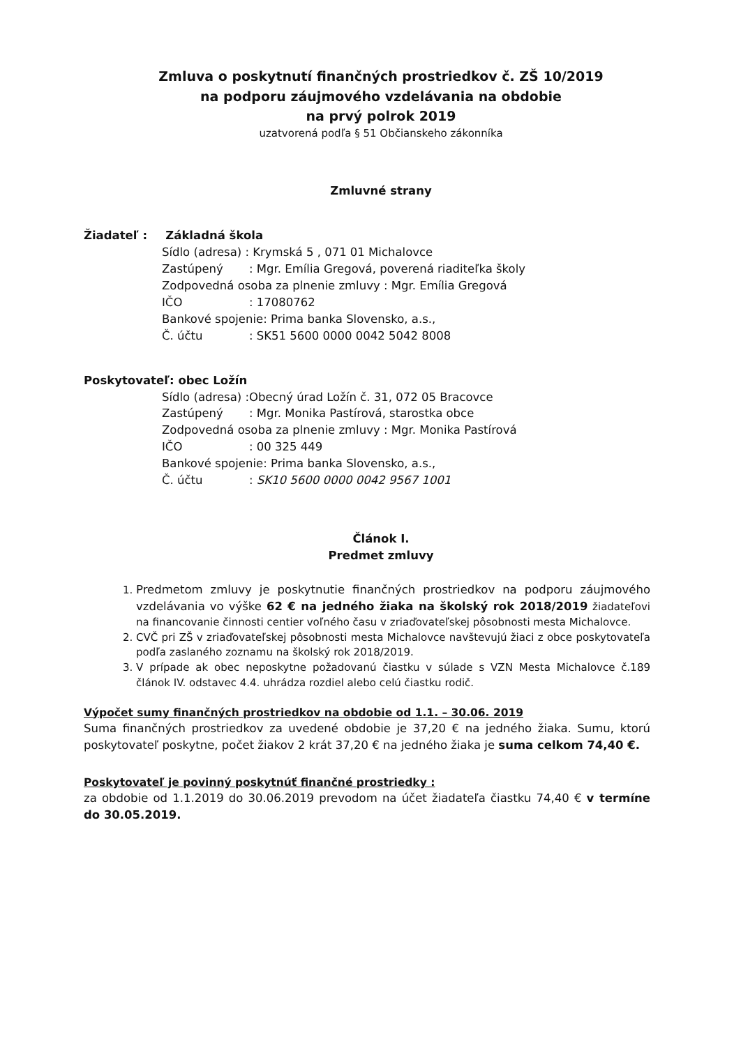Zmluva o poskytnutí finančných prostriedkov č. ZŠ 10/2019
na podporu záujmového vzdelávania na obdobie
na prvý polrok 2019
uzatvorená podľa § 51 Občianskeho zákonníka
Zmluvné strany
Žiadateľ : Základná škola
Sídlo (adresa) : Krymská 5 , 071 01 Michalovce
Zastúpený: Mgr. Emília Gregová, poverená riaditeľka školy
Zodpovedná osoba za plnenie zmluvy : Mgr. Emília Gregová
IČO: 17080762
Bankové spojenie: Prima banka Slovensko, a.s.,
Č. účtu: SK51 5600 0000 0042 5042 8008
Poskytovateľ: obec Ložín
Sídlo (adresa) :Obecný úrad Ložín č. 31, 072 05 Bracovce
Zastúpený: Mgr. Monika Pastírová, starostka obce
Zodpovedná osoba za plnenie zmluvy : Mgr. Monika Pastírová
IČO: 00 325 449
Bankové spojenie: Prima banka Slovensko, a.s.,
Č. účtu: SK10 5600 0000 0042 9567 1001
Článok I.
Predmet zmluvy
1. Predmetom zmluvy je poskytnutie finančných prostriedkov na podporu záujmového vzdelávania vo výške 62 € na jedného žiaka na školský rok 2018/2019 žiadateľovi na financovanie činnosti centier voľného času v zriaďovateľskej pôsobnosti mesta Michalovce.
2. CVČ pri ZŠ v zriaďovateľskej pôsobnosti mesta Michalovce navštevujú žiaci z obce poskytovateľa podľa zaslaného zoznamu na školský rok 2018/2019.
3. V prípade ak obec neposkytne požadovanú čiastku v súlade s VZN Mesta Michalovce č.189 článok IV. odstavec 4.4. uhrádza rozdiel alebo celú čiastku rodič.
Výpočet sumy finančných prostriedkov na obdobie od 1.1. – 30.06. 2019
Suma finančných prostriedkov za uvedené obdobie je 37,20 € na jedného žiaka. Sumu, ktorú poskytovateľ poskytne, počet žiakov 2 krát 37,20 € na jedného žiaka je suma celkom 74,40 €.
Poskytovateľ je povinný poskytnúť finančné prostriedky :
za obdobie od 1.1.2019 do 30.06.2019 prevodom na účet žiadateľa čiastku 74,40 € v termíne do 30.05.2019.